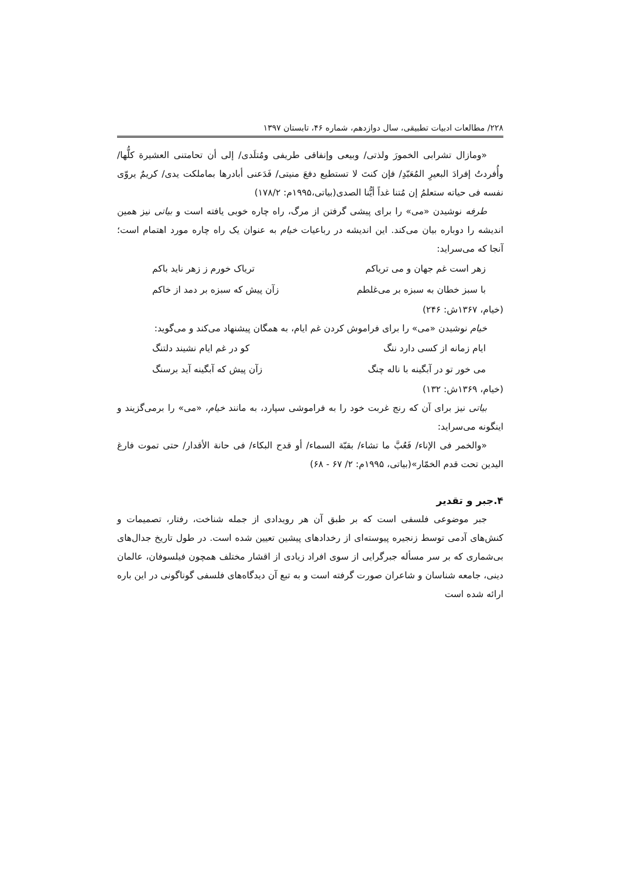۲۲۸/ مطالعات ادبیات تطبیقی، سال دوازدهم، شماره ۴۶، تابستان ۱۳۹۷
«ومازال تشرابی الخمورَ ولذتی/ وبیعی وإنفاقی طریفی ومُتلَدی/ إلی أن تحامتنی العشیرة کلُّها/ وأُفردتُ إفرادَ البعیرِ المُعَبّدِ/ فإن کنتَ لا تستطیع دفعَ منیتی/ فَدَعنی أبادرها بماملکت یدی/ کریمٌ یروّی نفسه فی حیاته ستعلمُ إن مُتنا غداً أیُّنا الصدی(بیاتی،۱۹۹۵م: ۱۷۸/۲)
طرفه نوشیدن «می» را برای پیشی گرفتن از مرگ، راه چاره خوبی یافته است و بیاتی نیز همین اندیشه را دوباره بیان می‌کند. این اندیشه در رباعیات خیام به عنوان یک راه چاره مورد اهتمام است؛ آنجا که می‌سراید:
زهر است غم جهان و می تریاکم تریاک خورم ز زهر ناید باکم
با سبز خطان به سبزه بر می‌غلطم زآن پیش که سبزه بر دمد از خاکم
(خیام، ۱۳۶۷ش: ۲۴۶)
خیام نوشیدن «می» را برای فراموش کردن غم ایام، به همگان پیشنهاد می‌کند و می‌گوید:
ایام زمانه از کسی دارد ننگ کو در غم ایام نشیند دلتنگ
می خور تو در آبگینه با ناله چنگ زآن پیش که آبگینه آید برسنگ
(خیام، ۱۳۶۹ش: ۱۳۲)
بیاتی نیز برای آن که رنج غربت خود را به فراموشی سپارد، به مانند خیام، «می» را برمی‌گزیند و اینگونه می‌سراید:
«والخمر فی الإناء/ فَعُبَّ ما تشاء/ بقبّة السماء/ أو قدح البکاء/ فی حانة الأقدار/ حتی تموت فارغ الیدین تحت قدم الخمّار»(بیاتی، ۱۹۹۵م: ۲/ ۶۷ - ۶۸)
۴.جبر و تقدیر
جبر موضوعی فلسفی است که بر طبق آن هر رویدادی از جمله شناخت، رفتار، تصمیمات و کنش‌های آدمی توسط زنجیره پیوسته‌ای از رخدادهای پیشین تعیین شده است. در طول تاریخ جدال‌های بی‌شماری که بر سر مسأله جبرگرایی از سوی افراد زیادی از اقشار مختلف همچون فیلسوفان، عالمان دینی، جامعه شناسان و شاعران صورت گرفته است و به تبع آن دیدگاه‌های فلسفی گوناگونی در این باره ارائه شده است